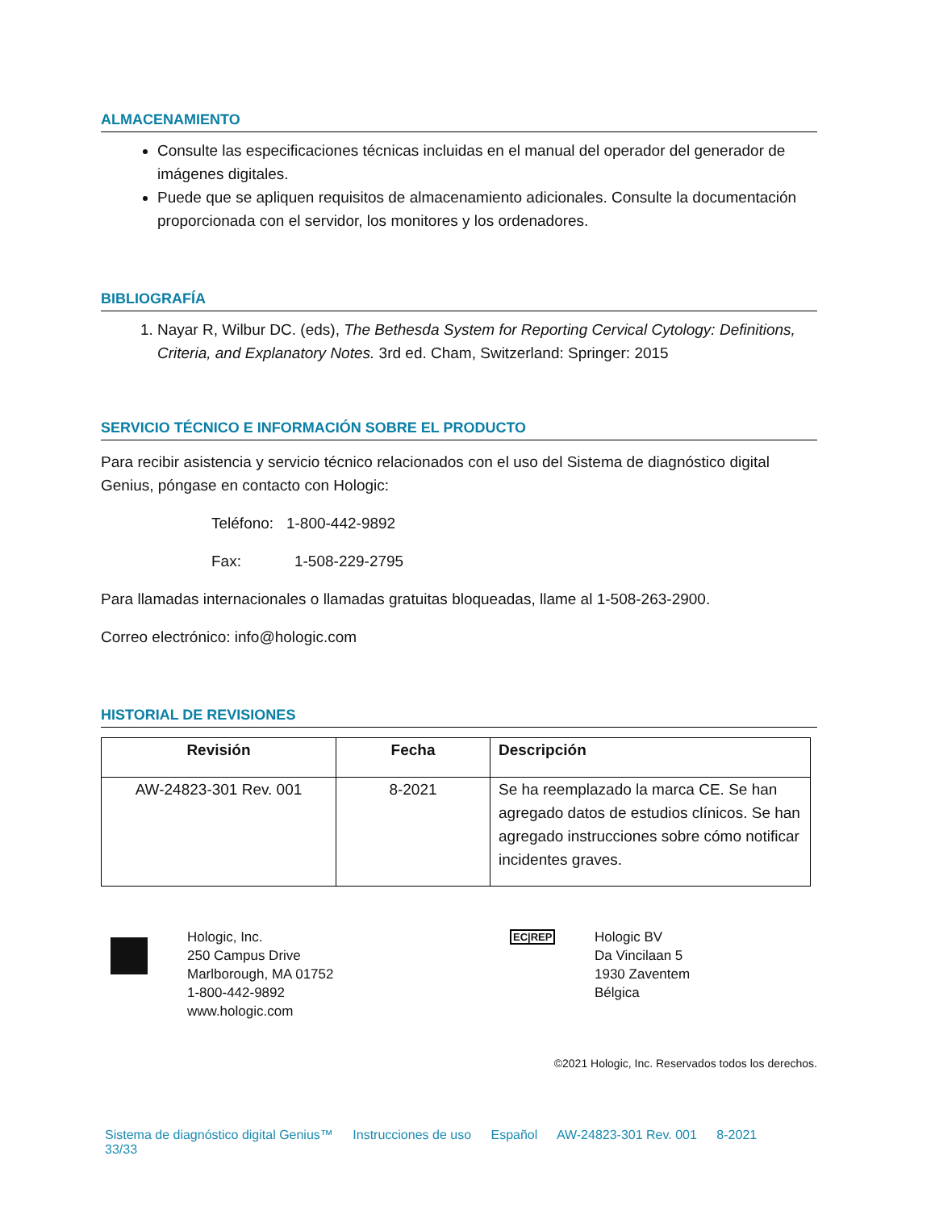ALMACENAMIENTO
Consulte las especificaciones técnicas incluidas en el manual del operador del generador de imágenes digitales.
Puede que se apliquen requisitos de almacenamiento adicionales. Consulte la documentación proporcionada con el servidor, los monitores y los ordenadores.
BIBLIOGRAFÍA
1. Nayar R, Wilbur DC. (eds), The Bethesda System for Reporting Cervical Cytology: Definitions, Criteria, and Explanatory Notes. 3rd ed. Cham, Switzerland: Springer: 2015
SERVICIO TÉCNICO E INFORMACIÓN SOBRE EL PRODUCTO
Para recibir asistencia y servicio técnico relacionados con el uso del Sistema de diagnóstico digital Genius, póngase en contacto con Hologic:
Teléfono: 1-800-442-9892
Fax: 1-508-229-2795
Para llamadas internacionales o llamadas gratuitas bloqueadas, llame al 1-508-263-2900.
Correo electrónico: info@hologic.com
HISTORIAL DE REVISIONES
| Revisión | Fecha | Descripción |
| --- | --- | --- |
| AW-24823-301 Rev. 001 | 8-2021 | Se ha reemplazado la marca CE. Se han agregado datos de estudios clínicos. Se han agregado instrucciones sobre cómo notificar incidentes graves. |
Hologic, Inc.
250 Campus Drive
Marlborough, MA 01752
1-800-442-9892
www.hologic.com
EC|REP
Hologic BV
Da Vincilaan 5
1930 Zaventem
Bélgica
©2021 Hologic, Inc. Reservados todos los derechos.
Sistema de diagnóstico digital Genius™ Instrucciones de uso Español AW-24823-301 Rev. 001 8-2021 33/33